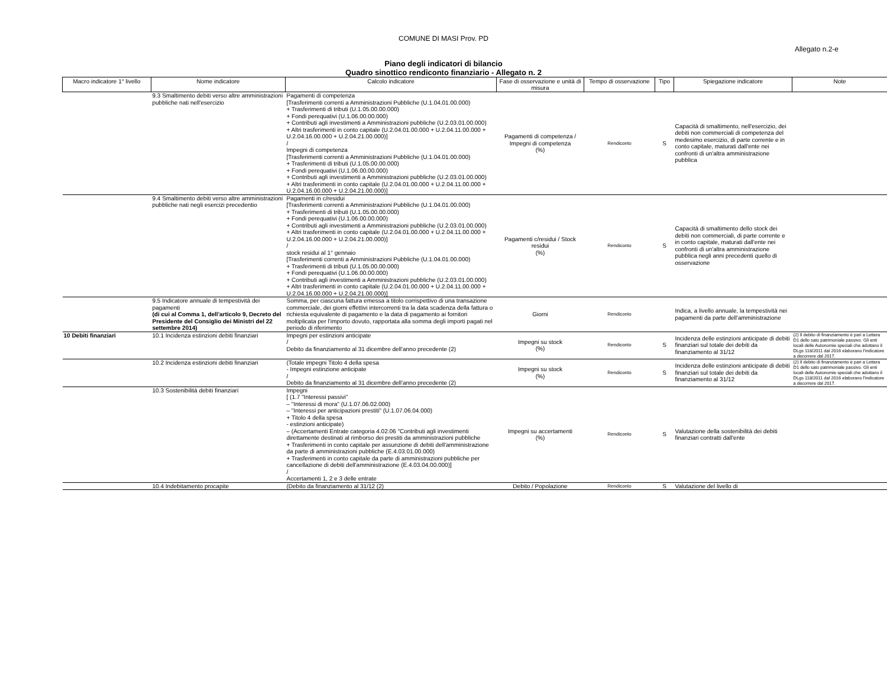COMUNE DI MASI Prov. PD
Allegato n.2-e
Piano degli indicatori di bilancio
Quadro sinottico rendiconto finanziario - Allegato n. 2
| Macro indicatore 1° livello | Nome indicatore | Calcolo indicatore | Fase di osservazione e unità di misura | Tempo di osservazione | Tipo | Spiegazione indicatore | Note |
| --- | --- | --- | --- | --- | --- | --- | --- |
| | 9.3 Smaltimento debiti verso altre amministrazioni pubbliche nati nell'esercizio | Pagamenti di competenza [Trasferimenti correnti a Amministrazioni Pubbliche (U.1.04.01.00.000) + Trasferimenti di tributi (U.1.05.00.00.000) + Fondi perequativi (U.1.06.00.00.000) + Contributi agli investimenti a Amministrazioni pubbliche (U.2.03.01.00.000) + Altri trasferimenti in conto capitale (U.2.04.01.00.000 + U.2.04.11.00.000 + U.2.04.16.00.000 + U.2.04.21.00.000)] / Impegni di competenza [Trasferimenti correnti a Amministrazioni Pubbliche (U.1.04.01.00.000) + Trasferimenti di tributi (U.1.05.00.00.000) + Fondi perequativi (U.1.06.00.00.000) + Contributi agli investimenti a Amministrazioni pubbliche (U.2.03.01.00.000) + Altri trasferimenti in conto capitale (U.2.04.01.00.000 + U.2.04.11.00.000 + U.2.04.16.00.000 + U.2.04.21.00.000)] | Pagamenti di competenza / Impegni di competenza (%) | Rendiconto | S | Capacità di smaltimento, nell'esercizio, dei debiti non commerciali di competenza del medesimo esercizio, di parte corrente e in conto capitale, maturati dall'ente nei confronti di un'altra amministrazione pubblica | |
| | 9.4 Smaltimento debiti verso altre amministrazioni pubbliche nati negli esercizi precedentio | Pagamenti in c/residui [Trasferimenti correnti a Amministrazioni Pubbliche (U.1.04.01.00.000) + Trasferimenti di tributi (U.1.05.00.00.000) + Fondi perequativi (U.1.06.00.00.000) + Contributi agli investimenti a Amministrazioni pubbliche (U.2.03.01.00.000) + Altri trasferimenti in conto capitale (U.2.04.01.00.000 + U.2.04.11.00.000 + U.2.04.16.00.000 + U.2.04.21.00.000)] / stock residui al 1° gennaio [Trasferimenti correnti a Amministrazioni Pubbliche (U.1.04.01.00.000) + Trasferimenti di tributi (U.1.05.00.00.000) + Fondi perequativi (U.1.06.00.00.000) + Contributi agli investimenti a Amministrazioni pubbliche (U.2.03.01.00.000) + Altri trasferimenti in conto capitale (U.2.04.01.00.000 + U.2.04.11.00.000 + U.2.04.16.00.000 + U.2.04.21.00.000)] | Pagamenti c/residui / Stock residui (%) | Rendiconto | S | Capacità di smaltimento dello stock dei debiti non commerciali, di parte corrente e in conto capitale, maturati dall'ente nei confronti di un'altra amministrazione pubblica negli anni precedenti quello di osservazione | |
| | 9.5 Indicatore annuale di tempestività dei pagamenti (di cui al Comma 1, dell'articolo 9, Decreto del Presidente del Consiglio dei Ministri del 22 settembre 2014) | Somma, per ciascuna fattura emessa a titolo corrispettivo di una transazione commerciale, dei giorni effettivi intercorrenti tra la data scadenza della fattura o richiesta equivalente di pagamento e la data di pagamento ai fornitori moltiplicata per l'importo dovuto, rapportata alla somma degli importi pagati nel periodo di riferimento | Giorni | Rendiconto | | Indica, a livello annuale, la tempestività nei pagamenti da parte dell'amministrazione | |
| 10 Debiti finanziari | 10.1 Incidenza estinzioni debiti finanziari | Impegni per estinzioni anticipate / Debito da finanziamento al 31 dicembre dell'anno precedente (2) | Impegni su stock (%) | Rendiconto | S | Incidenza delle estinzioni anticipate di debiti finanziari sul totale dei debiti da finanziamento al 31/12 | (2) Il debito di finanziamento è pari a Lettera D1 dello sato patrimoniale passivo. Gli enti locali delle Autonomie speciali che adottano il DLgs 118/2011 dal 2016 elaborano l'indicatore a decorrere dal 2017. |
| | 10.2 Incidenza estinzioni debiti finanziari | (Totale impegni Titolo 4 della spesa - Impegni estinzione anticipate / Debito da finanziamento al 31 dicembre dell'anno precedente (2) | Impegni su stock (%) | Rendiconto | S | Incidenza delle estinzioni anticipate di debiti finanziari sul totale dei debiti da finanziamento al 31/12 | (2) Il debito di finanziamento è pari a Lettera D1 dello sato patrimoniale passivo. Gli enti locali delle Autonomie speciali che adottano il DLgs 118/2011 dal 2016 elaborano l'indicatore a decorrere dal 2017. |
| | 10.3 Sostenibilità debiti finanziari | Impegni [ (1.7 "Interessi passivi" – "Interessi di mora" (U.1.07.06.02.000) – "Interessi per anticipazioni prestiti" (U.1.07.06.04.000) + Titolo 4 della spesa - estinzioni anticipate) – (Accertamenti Entrate categoria 4.02.06 "Contributi agli investimenti direttamente destinati al rimborso dei prestiti da amministrazioni pubbliche + Trasferimenti in conto capitale per assunzione di debiti dell'amministrazione da parte di amministrazioni pubbliche (E.4.03.01.00.000) + Trasferimenti in conto capitale da parte di amministrazioni pubbliche per cancellazione di debiti dell'amministrazione (E.4.03.04.00.000)] / Accertamenti 1, 2 e 3 delle entrate | Impegni su accertamenti (%) | Rendiconto | S | Valutazione della sostenibilità dei debiti finanziari contratti dall'ente | |
| | 10.4 Indebitamento procapite | (Debito da finanziamento al 31/12 (2) | Debito / Popolazione | Rendiconto | S | Valutazione del livello di | |